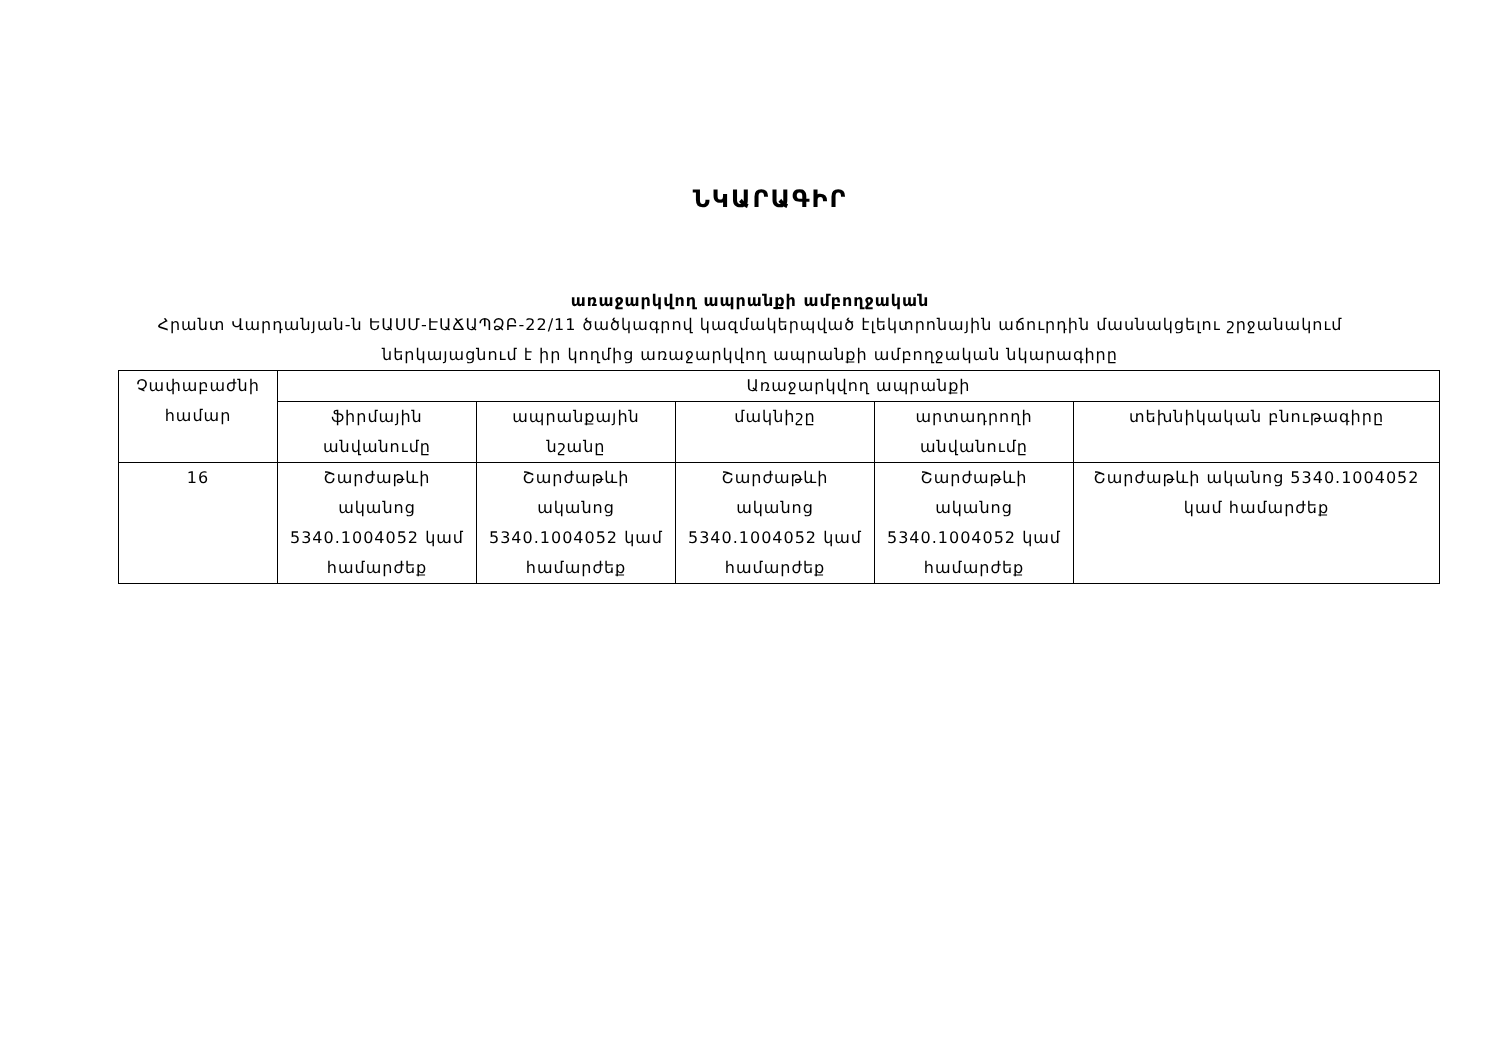ՆԿԱՐԱԳԻՐ
առաջարկվող ապրանքի ամբողջական
Հրանտ Վարդանյան-ն ԵԱՍՄ-ԷԱՃԱՊՁԲ-22/11 ծածկագրով կազմակերպված էլեկտրոնային աճուրդին մասնակցելու շրջանակում ներկայացնում է իր կողմից առաջարկվող ապրանքի ամբողջական նկարագիրը
| Չափաբաժնի համար | Առաջարկվող ապրանքի | | | | |
| --- | --- | --- | --- | --- | --- |
| | ֆիրմային անվանումը | ապրանքային նշանը | մակնիշը | արտադրողի անվանումը | տեխնիկական բնութագիրը |
| 16 | Շարժաթևի ականոց 5340.1004052 կամ համարժեք | Շարժաթևի ականոց 5340.1004052 կամ համարժեք | Շարժաթևի ականոց 5340.1004052 կամ համարժեք | Շարժաթևի ականոց 5340.1004052 կամ համարժեք | Շարժաթևի ականոց 5340.1004052 կամ համարժեք |